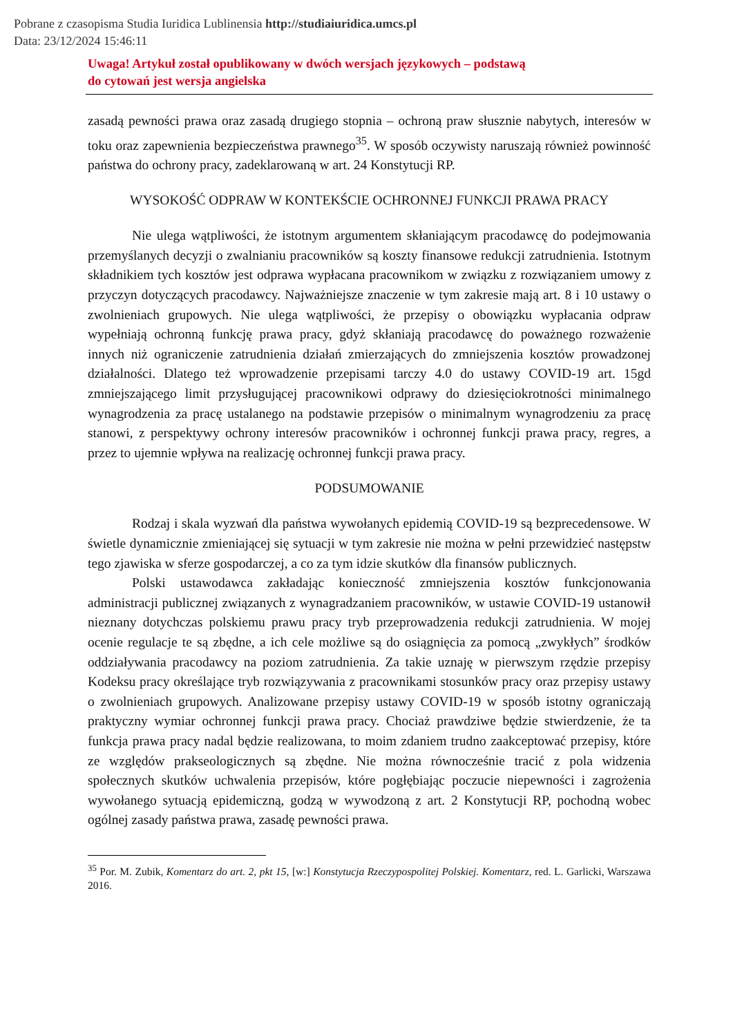Pobrane z czasopisma Studia Iuridica Lublinensia http://studiaiuridica.umcs.pl
Data: 23/12/2024 15:46:11
Uwaga! Artykuł został opublikowany w dwóch wersjach językowych – podstawą
do cytowań jest wersja angielska
zasadą pewności prawa oraz zasadą drugiego stopnia – ochroną praw słusznie nabytych, interesów w toku oraz zapewnienia bezpieczeństwa prawnego<sup>35</sup>. W sposób oczywisty naruszają również powinność państwa do ochrony pracy, zadeklarowaną w art. 24 Konstytucji RP.
WYSOKOŚĆ ODPRAW W KONTEKŚCIE OCHRONNEJ FUNKCJI PRAWA PRACY
Nie ulega wątpliwości, że istotnym argumentem skłaniającym pracodawcę do podejmowania przemyślanych decyzji o zwalnianiu pracowników są koszty finansowe redukcji zatrudnienia. Istotnym składnikiem tych kosztów jest odprawa wypłacana pracownikom w związku z rozwiązaniem umowy z przyczyn dotyczących pracodawcy. Najważniejsze znaczenie w tym zakresie mają art. 8 i 10 ustawy o zwolnieniach grupowych. Nie ulega wątpliwości, że przepisy o obowiązku wypłacania odpraw wypełniają ochronną funkcję prawa pracy, gdyż skłaniają pracodawcę do poważnego rozważenie innych niż ograniczenie zatrudnienia działań zmierzających do zmniejszenia kosztów prowadzonej działalności. Dlatego też wprowadzenie przepisami tarczy 4.0 do ustawy COVID-19 art. 15gd zmniejszającego limit przysługującej pracownikowi odprawy do dziesięciokrotności minimalnego wynagrodzenia za pracę ustalanego na podstawie przepisów o minimalnym wynagrodzeniu za pracę stanowi, z perspektywy ochrony interesów pracowników i ochronnej funkcji prawa pracy, regres, a przez to ujemnie wpływa na realizację ochronnej funkcji prawa pracy.
PODSUMOWANIE
Rodzaj i skala wyzwań dla państwa wywołanych epidemią COVID-19 są bezprecedensowe. W świetle dynamicznie zmieniającej się sytuacji w tym zakresie nie można w pełni przewidzieć następstw tego zjawiska w sferze gospodarczej, a co za tym idzie skutków dla finansów publicznych.
Polski ustawodawca zakładając konieczność zmniejszenia kosztów funkcjonowania administracji publicznej związanych z wynagradzaniem pracowników, w ustawie COVID-19 ustanowił nieznany dotychczas polskiemu prawu pracy tryb przeprowadzenia redukcji zatrudnienia. W mojej ocenie regulacje te są zbędne, a ich cele możliwe są do osiągnięcia za pomocą „zwykłych” środków oddziaływania pracodawcy na poziom zatrudnienia. Za takie uznaję w pierwszym rzędzie przepisy Kodeksu pracy określające tryb rozwiązywania z pracownikami stosunków pracy oraz przepisy ustawy o zwolnieniach grupowych. Analizowane przepisy ustawy COVID-19 w sposób istotny ograniczają praktyczny wymiar ochronnej funkcji prawa pracy. Chociaż prawdziwe będzie stwierdzenie, że ta funkcja prawa pracy nadal będzie realizowana, to moim zdaniem trudno zaakceptować przepisy, które ze względów prakseologicznych są zbędne. Nie można równocześnie tracić z pola widzenia społecznych skutków uchwalenia przepisów, które pogłębiając poczucie niepewności i zagrożenia wywołanego sytuacją epidemiczną, godzą w wywodzoną z art. 2 Konstytucji RP, pochodną wobec ogólnej zasady państwa prawa, zasadę pewności prawa.
<sup>35</sup> Por. M. Zubik, Komentarz do art. 2, pkt 15, [w:] Konstytucja Rzeczypospolitej Polskiej. Komentarz, red. L. Garlicki, Warszawa 2016.